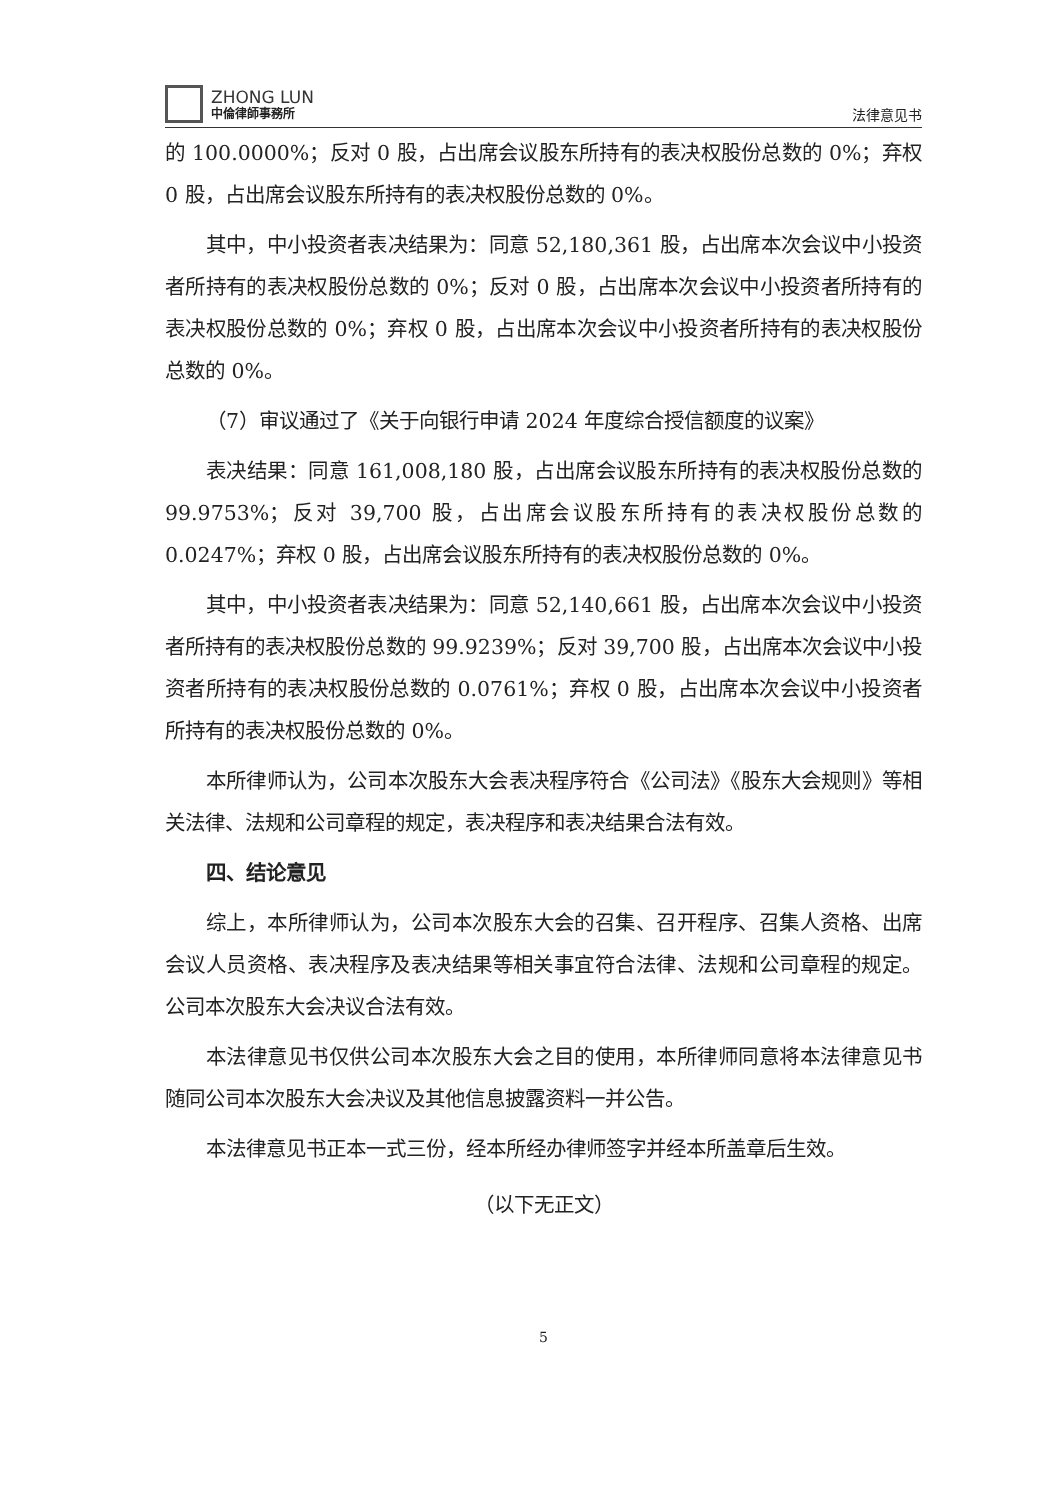ZHONG LUN
中倫律師事務所
法律意见书
的 100.0000%；反对 0 股，占出席会议股东所持有的表决权股份总数的 0%；弃权 0 股，占出席会议股东所持有的表决权股份总数的 0%。
其中，中小投资者表决结果为：同意 52,180,361 股，占出席本次会议中小投资者所持有的表决权股份总数的 0%；反对 0 股，占出席本次会议中小投资者所持有的表决权股份总数的 0%；弃权 0 股，占出席本次会议中小投资者所持有的表决权股份总数的 0%。
（7）审议通过了《关于向银行申请 2024 年度综合授信额度的议案》
表决结果：同意 161,008,180 股，占出席会议股东所持有的表决权股份总数的 99.9753%；反对 39,700 股，占出席会议股东所持有的表决权股份总数的 0.0247%；弃权 0 股，占出席会议股东所持有的表决权股份总数的 0%。
其中，中小投资者表决结果为：同意 52,140,661 股，占出席本次会议中小投资者所持有的表决权股份总数的 99.9239%；反对 39,700 股，占出席本次会议中小投资者所持有的表决权股份总数的 0.0761%；弃权 0 股，占出席本次会议中小投资者所持有的表决权股份总数的 0%。
本所律师认为，公司本次股东大会表决程序符合《公司法》《股东大会规则》等相关法律、法规和公司章程的规定，表决程序和表决结果合法有效。
四、结论意见
综上，本所律师认为，公司本次股东大会的召集、召开程序、召集人资格、出席会议人员资格、表决程序及表决结果等相关事宜符合法律、法规和公司章程的规定。公司本次股东大会决议合法有效。
本法律意见书仅供公司本次股东大会之目的使用，本所律师同意将本法律意见书随同公司本次股东大会决议及其他信息披露资料一并公告。
本法律意见书正本一式三份，经本所经办律师签字并经本所盖章后生效。
（以下无正文）
5